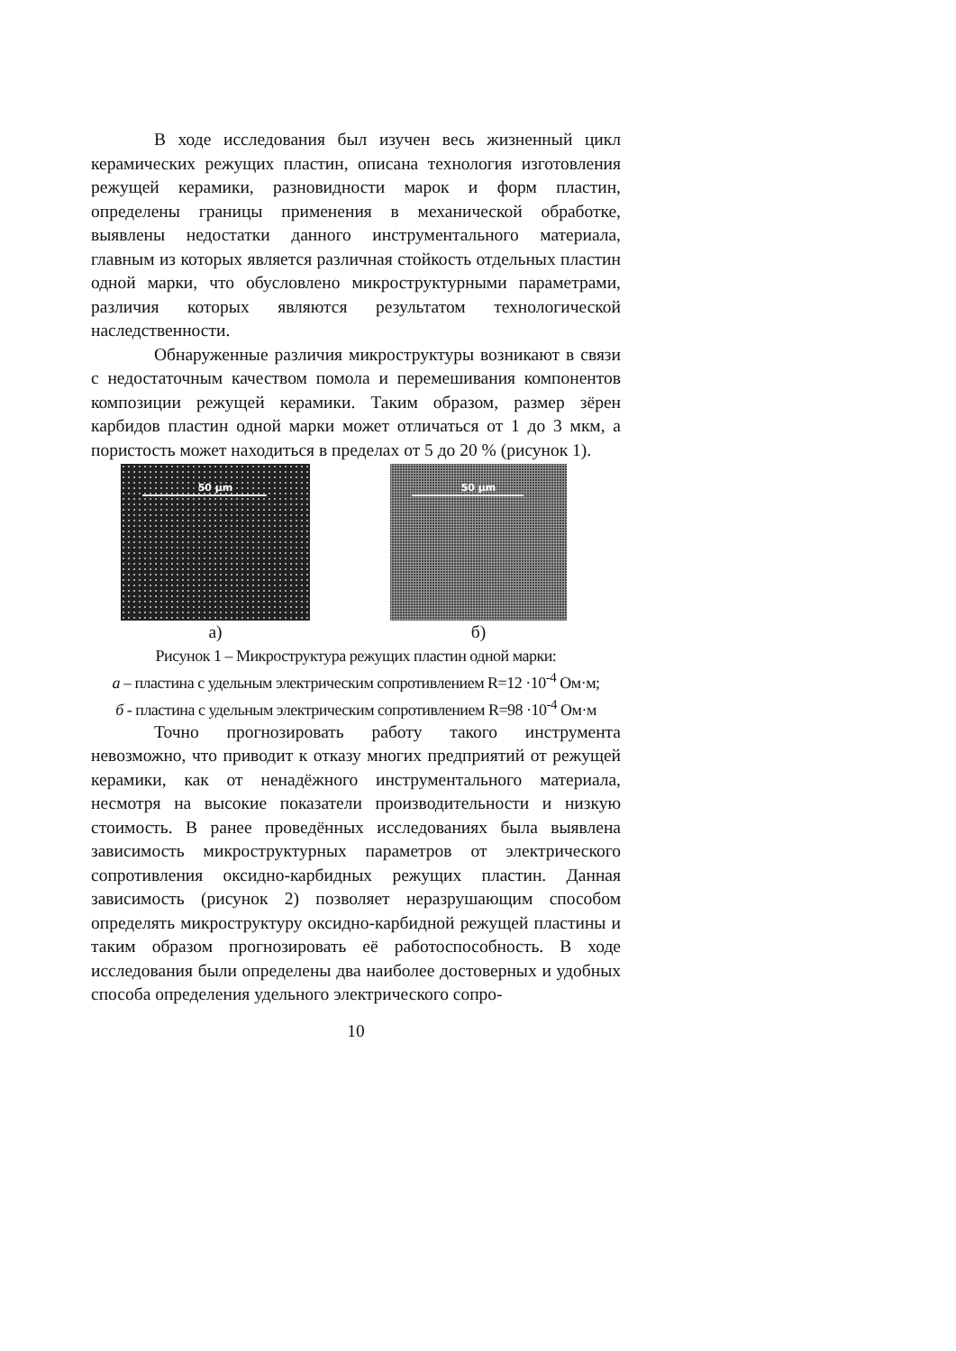В ходе исследования был изучен весь жизненный цикл керамических режущих пластин, описана технология изготовления режущей керамики, разновидности марок и форм пластин, определены границы применения в механической обработке, выявлены недостатки данного инструментального материала, главным из которых является различная стойкость отдельных пластин одной марки, что обусловлено микроструктурными параметрами, различия которых являются результатом технологической наследственности.
Обнаруженные различия микроструктуры возникают в связи с недостаточным качеством помола и перемешивания компонентов композиции режущей керамики. Таким образом, размер зёрен карбидов пластин одной марки может отличаться от 1 до 3 мкм, а пористость может находиться в пределах от 5 до 20 % (рисунок 1).
50 µm
а)
50 µm
б)
Рисунок 1 – Микроструктура режущих пластин одной марки:
а – пластина с удельным электрическим сопротивлением R=12 ·10<sup>-4</sup> Ом·м;
б - пластина с удельным электрическим сопротивлением R=98 ·10<sup>-4</sup> Ом·м
Точно прогнозировать работу такого инструмента невозможно, что приводит к отказу многих предприятий от режущей керамики, как от ненадёжного инструментального материала, несмотря на высокие показатели производительности и низкую стоимость. В ранее проведённых исследованиях была выявлена зависимость микроструктурных параметров от электрического сопротивления оксидно-карбидных режущих пластин. Данная зависимость (рисунок 2) позволяет неразрушающим способом определять микроструктуру оксидно-карбидной режущей пластины и таким образом прогнозировать её работоспособность. В ходе исследования были определены два наиболее достоверных и удобных способа определения удельного электрического сопро-
10